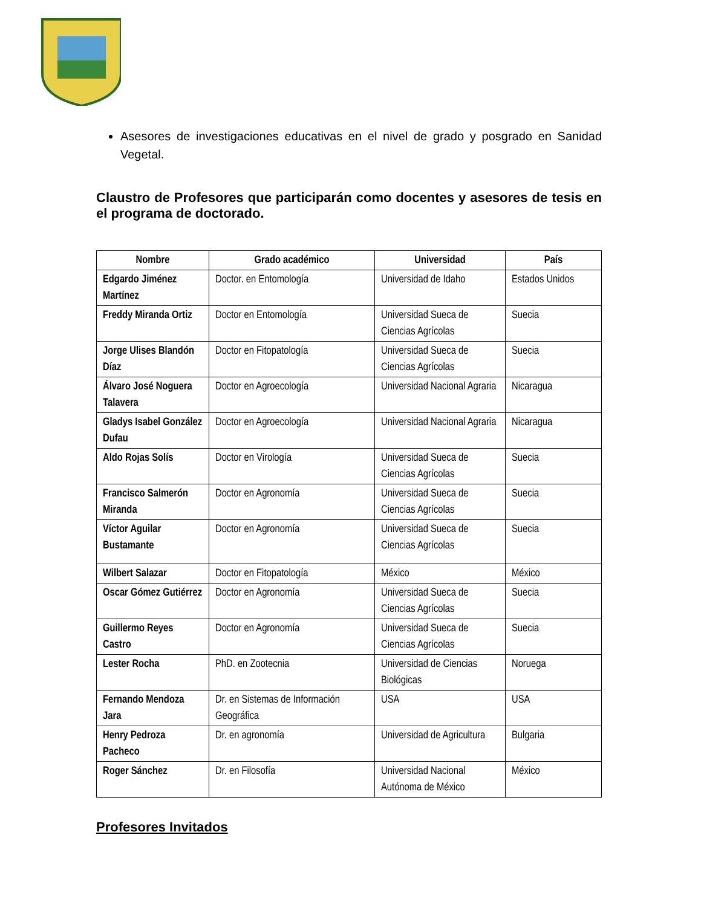Asesores de investigaciones educativas en el nivel de grado y posgrado en Sanidad Vegetal.
Claustro de Profesores que participarán como docentes y asesores de tesis en el programa de doctorado.
| Nombre | Grado académico | Universidad | País |
| --- | --- | --- | --- |
| Edgardo Jiménez Martínez | Doctor. en Entomología | Universidad de Idaho | Estados Unidos |
| Freddy Miranda Ortiz | Doctor en Entomología | Universidad Sueca de Ciencias Agrícolas | Suecia |
| Jorge Ulises Blandón Díaz | Doctor en Fitopatología | Universidad Sueca de Ciencias Agrícolas | Suecia |
| Álvaro José Noguera Talavera | Doctor en Agroecología | Universidad Nacional Agraria | Nicaragua |
| Gladys Isabel González Dufau | Doctor en Agroecología | Universidad Nacional Agraria | Nicaragua |
| Aldo Rojas Solís | Doctor en Virología | Universidad Sueca de Ciencias Agrícolas | Suecia |
| Francisco Salmerón Miranda | Doctor en Agronomía | Universidad Sueca de Ciencias Agrícolas | Suecia |
| Víctor Aguilar Bustamante | Doctor en Agronomía | Universidad Sueca de Ciencias Agrícolas | Suecia |
| Wilbert Salazar | Doctor en Fitopatología | México | México |
| Oscar Gómez Gutiérrez | Doctor en Agronomía | Universidad Sueca de Ciencias Agrícolas | Suecia |
| Guillermo Reyes Castro | Doctor en Agronomía | Universidad Sueca de Ciencias Agrícolas | Suecia |
| Lester Rocha | PhD. en Zootecnia | Universidad de Ciencias Biológicas | Noruega |
| Fernando Mendoza Jara | Dr. en Sistemas de Información Geográfica | USA | USA |
| Henry Pedroza Pacheco | Dr. en agronomía | Universidad de Agricultura | Bulgaria |
| Roger Sánchez | Dr. en Filosofía | Universidad Nacional Autónoma de México | México |
Profesores Invitados